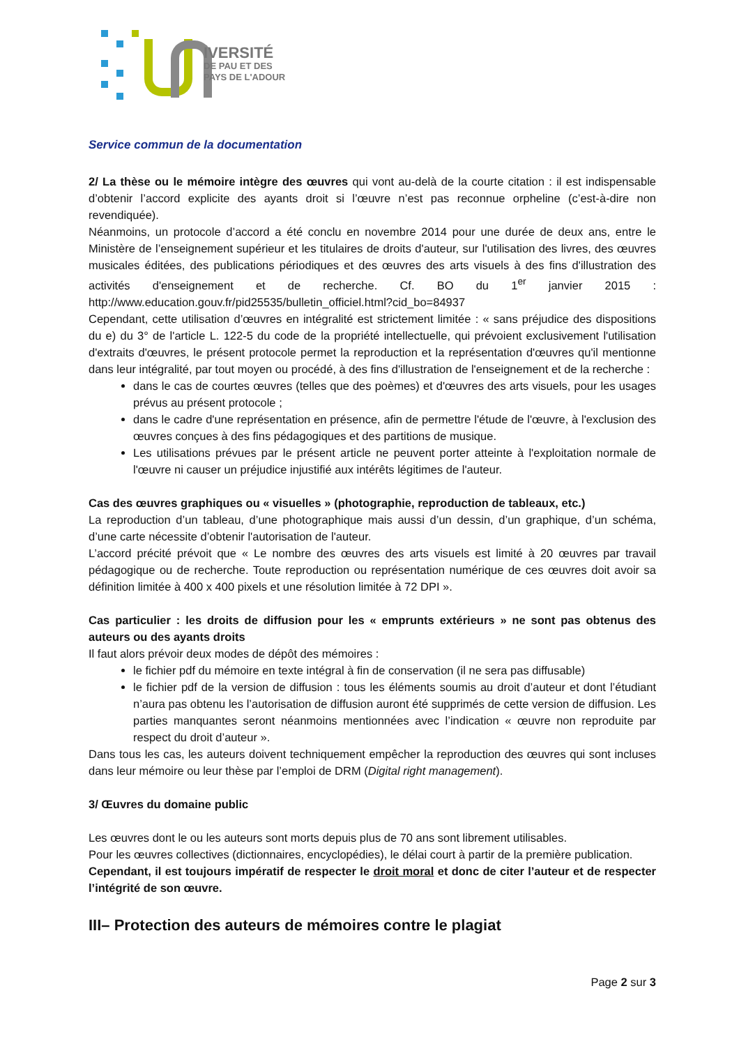IVERSITÉ
DE PAU ET DES
PAYS DE L'ADOUR
Service commun de la documentation
2/ La thèse ou le mémoire intègre des œuvres qui vont au-delà de la courte citation : il est indispensable d’obtenir l’accord explicite des ayants droit si l’œuvre n’est pas reconnue orpheline (c’est-à-dire non revendiquée).
Néanmoins, un protocole d’accord a été conclu en novembre 2014 pour une durée de deux ans, entre le Ministère de l’enseignement supérieur et les titulaires de droits d'auteur, sur l'utilisation des livres, des œuvres musicales éditées, des publications périodiques et des œuvres des arts visuels à des fins d'illustration des activités d'enseignement et de recherche. Cf. BO du 1<sup>er</sup> janvier 2015 : http://www.education.gouv.fr/pid25535/bulletin_officiel.html?cid_bo=84937
Cependant, cette utilisation d’œuvres en intégralité est strictement limitée : « sans préjudice des dispositions du e) du 3° de l'article L. 122-5 du code de la propriété intellectuelle, qui prévoient exclusivement l'utilisation d'extraits d'œuvres, le présent protocole permet la reproduction et la représentation d'œuvres qu'il mentionne dans leur intégralité, par tout moyen ou procédé, à des fins d'illustration de l'enseignement et de la recherche :
dans le cas de courtes œuvres (telles que des poèmes) et d'œuvres des arts visuels, pour les usages prévus au présent protocole ;
dans le cadre d'une représentation en présence, afin de permettre l'étude de l'œuvre, à l'exclusion des œuvres conçues à des fins pédagogiques et des partitions de musique.
Les utilisations prévues par le présent article ne peuvent porter atteinte à l'exploitation normale de l'œuvre ni causer un préjudice injustifié aux intérêts légitimes de l'auteur.
Cas des œuvres graphiques ou « visuelles » (photographie, reproduction de tableaux, etc.)
La reproduction d’un tableau, d’une photographique mais aussi d’un dessin, d’un graphique, d’un schéma, d’une carte nécessite d’obtenir l'autorisation de l'auteur.
L’accord précité prévoit que « Le nombre des œuvres des arts visuels est limité à 20 œuvres par travail pédagogique ou de recherche. Toute reproduction ou représentation numérique de ces œuvres doit avoir sa définition limitée à 400 x 400 pixels et une résolution limitée à 72 DPI ».
Cas particulier : les droits de diffusion pour les « emprunts extérieurs » ne sont pas obtenus des auteurs ou des ayants droits
Il faut alors prévoir deux modes de dépôt des mémoires :
le fichier pdf du mémoire en texte intégral à fin de conservation (il ne sera pas diffusable)
le fichier pdf de la version de diffusion : tous les éléments soumis au droit d’auteur et dont l’étudiant n’aura pas obtenu les l’autorisation de diffusion auront été supprimés de cette version de diffusion. Les parties manquantes seront néanmoins mentionnées avec l’indication « œuvre non reproduite par respect du droit d’auteur ».
Dans tous les cas, les auteurs doivent techniquement empêcher la reproduction des œuvres qui sont incluses dans leur mémoire ou leur thèse par l’emploi de DRM (Digital right management).
3/ Œuvres du domaine public
Les œuvres dont le ou les auteurs sont morts depuis plus de 70 ans sont librement utilisables.
Pour les œuvres collectives (dictionnaires, encyclopédies), le délai court à partir de la première publication.
Cependant, il est toujours impératif de respecter le droit moral et donc de citer l’auteur et de respecter l’intégrité de son œuvre.
III– Protection des auteurs de mémoires contre le plagiat
Page 2 sur 3